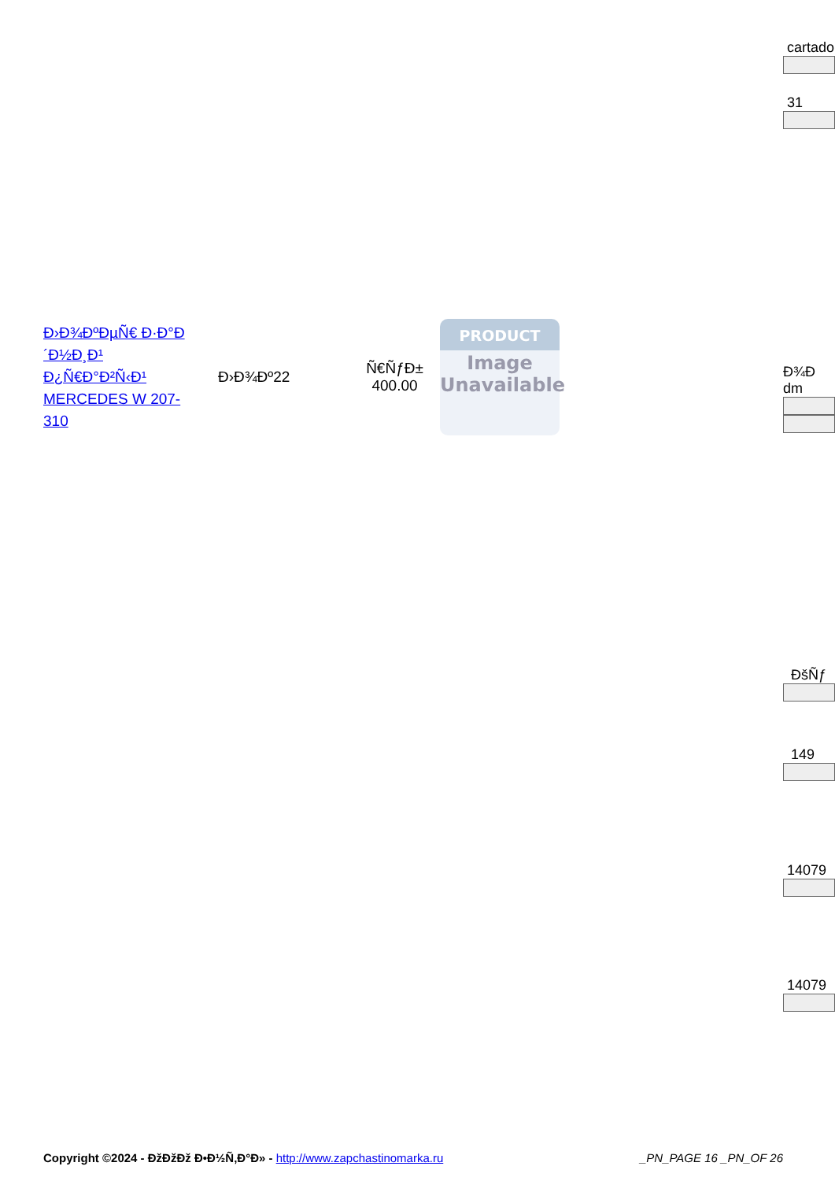cartado
31
Ð›Ð¾ÐºÐµÑ€ Ð·Ð°Ð´Ð½Ð¸Ð¹ Ð¿Ñ€Ð°Ð²Ñ‹Ð¹ MERCEDES W 207-310
Ð›Ð¾Ðº22
Ñ€ÑƒÐ±
400.00
PRODUCT
Image
Unavailable
Ð¾Ð
dm
ÐšÑƒ
149
14079
14079
Copyright ©2024 - ÐžÐžÐž Ð•Ð½Ñ‚Ð°Ð» - http://www.zapchastinomarka.ru
_PN_PAGE 16 _PN_OF 26